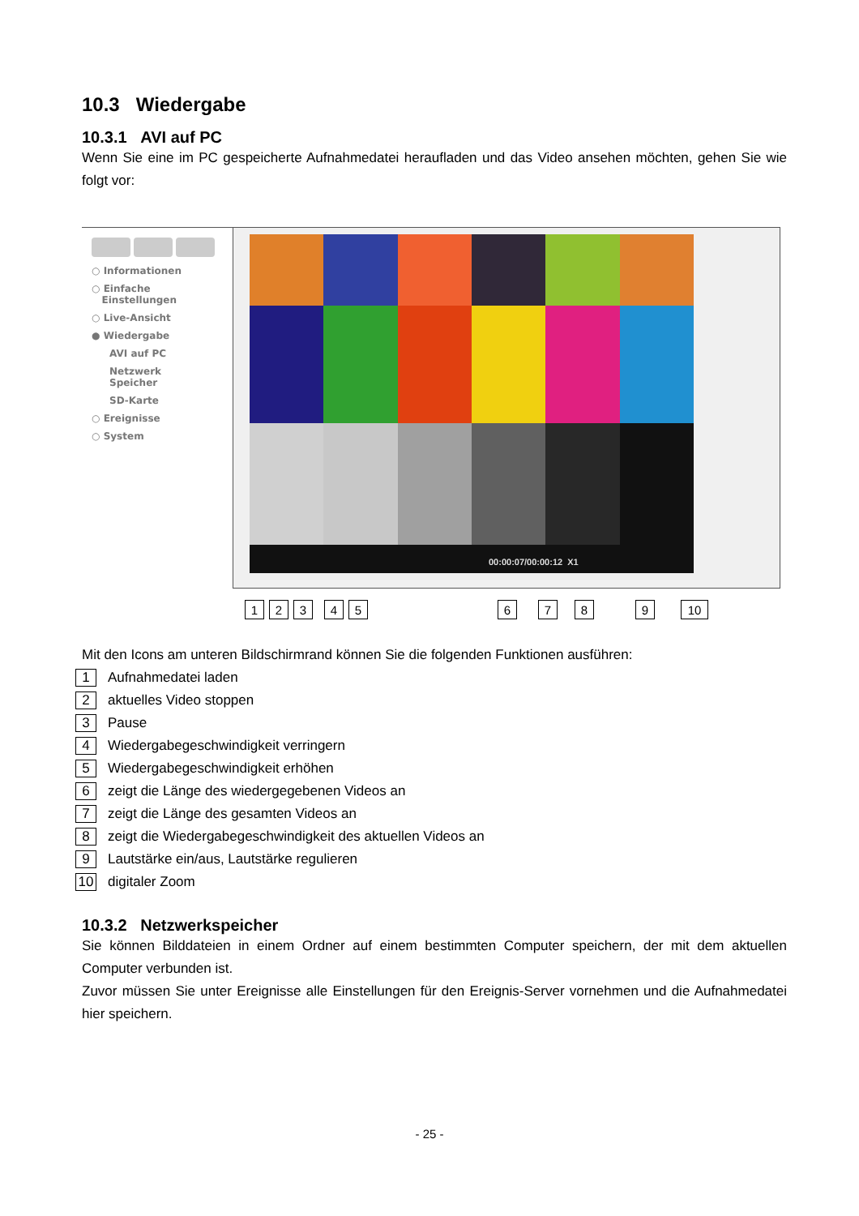10.3 Wiedergabe
10.3.1 AVI auf PC
Wenn Sie eine im PC gespeicherte Aufnahmedatei heraufladen und das Video ansehen möchten, gehen Sie wie folgt vor:
○ Informationen
○ Einfache
Einstellungen
○ Live-Ansicht
● Wiedergabe
AVI auf PC
Netzwerk
Speicher
SD-Karte
○ Ereignisse
○ System
00:00:07/00:00:12 X1
1 2 3 4 5 6 7 8 9 10
Mit den Icons am unteren Bildschirmrand können Sie die folgenden Funktionen ausführen:
1 Aufnahmedatei laden
2 aktuelles Video stoppen
3 Pause
4 Wiedergabegeschwindigkeit verringern
5 Wiedergabegeschwindigkeit erhöhen
6 zeigt die Länge des wiedergegebenen Videos an
7 zeigt die Länge des gesamten Videos an
8 zeigt die Wiedergabegeschwindigkeit des aktuellen Videos an
9 Lautstärke ein/aus, Lautstärke regulieren
10 digitaler Zoom
10.3.2 Netzwerkspeicher
Sie können Bilddateien in einem Ordner auf einem bestimmten Computer speichern, der mit dem aktuellen Computer verbunden ist.
Zuvor müssen Sie unter Ereignisse alle Einstellungen für den Ereignis-Server vornehmen und die Aufnahmedatei hier speichern.
- 25 -